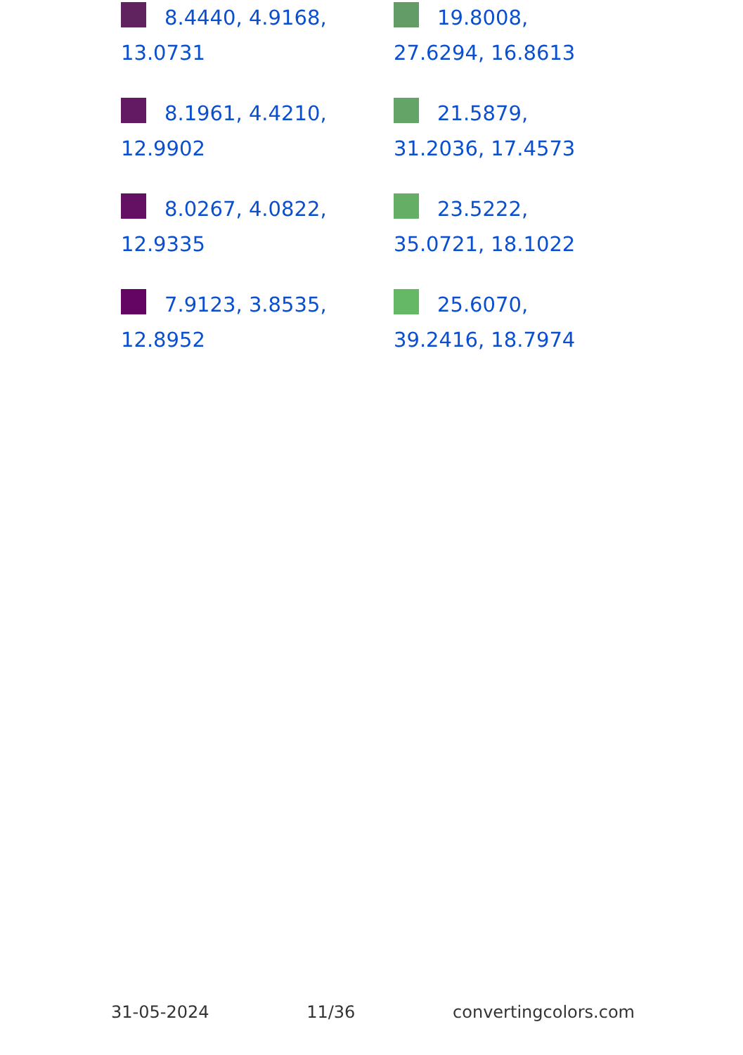8.4440, 4.9168, 13.0731
19.8008, 27.6294, 16.8613
8.1961, 4.4210, 12.9902
21.5879, 31.2036, 17.4573
8.0267, 4.0822, 12.9335
23.5222, 35.0721, 18.1022
7.9123, 3.8535, 12.8952
25.6070, 39.2416, 18.7974
31-05-2024 11/36 convertingcolors.com